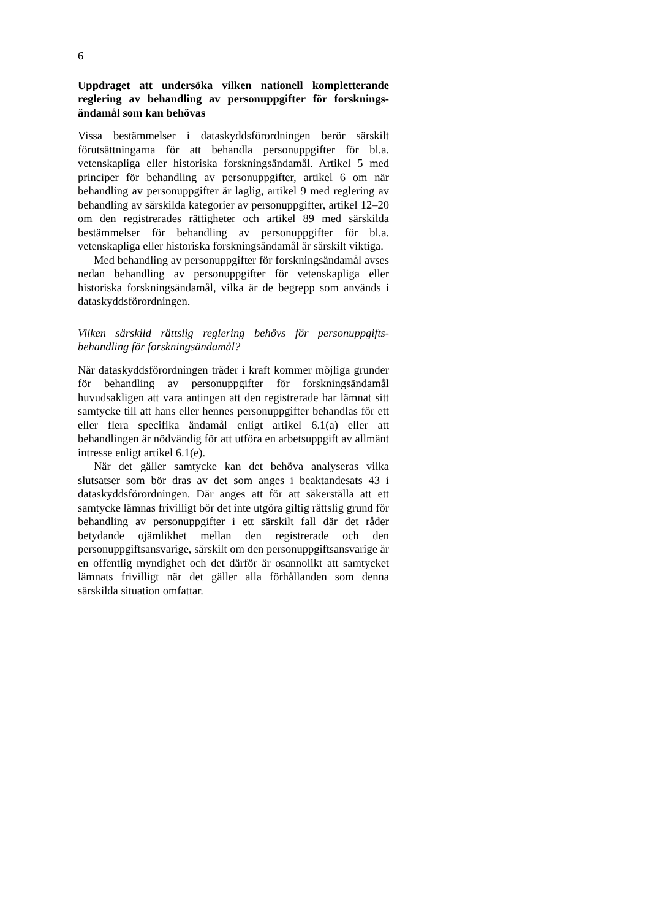6
Uppdraget att undersöka vilken nationell kompletterande reglering av behandling av personuppgifter för forsknings­ändamål som kan behövas
Vissa bestämmelser i dataskyddsförordningen berör särskilt förutsättningarna för att behandla personuppgifter för bl.a. vetenskapliga eller historiska forskningsändamål. Artikel 5 med principer för behandling av personuppgifter, artikel 6 om när behandling av personuppgifter är laglig, artikel 9 med reglering av behandling av särskilda kategorier av personuppgifter, artikel 12–20 om den registrerades rättigheter och artikel 89 med särskilda bestämmelser för behandling av personuppgifter för bl.a. vetenskapliga eller historiska forskningsändamål är särskilt viktiga.
Med behandling av personuppgifter för forskningsändamål avses nedan behandling av personuppgifter för vetenskapliga eller historiska forskningsändamål, vilka är de begrepp som används i dataskyddsförordningen.
Vilken särskild rättslig reglering behövs för personuppgifts­behandling för forskningsändamål?
När dataskyddsförordningen träder i kraft kommer möjliga grunder för behandling av personuppgifter för forskningsända­mål huvudsakligen att vara antingen att den registrerade har lämnat sitt samtycke till att hans eller hennes personuppgifter behandlas för ett eller flera specifika ändamål enligt artikel 6.1(a) eller att behandlingen är nödvändig för att utföra en arbetsuppgift av allmänt intresse enligt artikel 6.1(e).
När det gäller samtycke kan det behöva analyseras vilka slutsatser som bör dras av det som anges i beaktandesats 43 i dataskyddsförordningen. Där anges att för att säkerställa att ett samtycke lämnas frivilligt bör det inte utgöra giltig rättslig grund för behandling av personuppgifter i ett särskilt fall där det råder betydande ojämlikhet mellan den registrerade och den personuppgiftsansvarige, särskilt om den personuppgiftsansva­rige är en offentlig myndighet och det därför är osannolikt att samtycket lämnats frivilligt när det gäller alla förhållanden som denna särskilda situation omfattar.